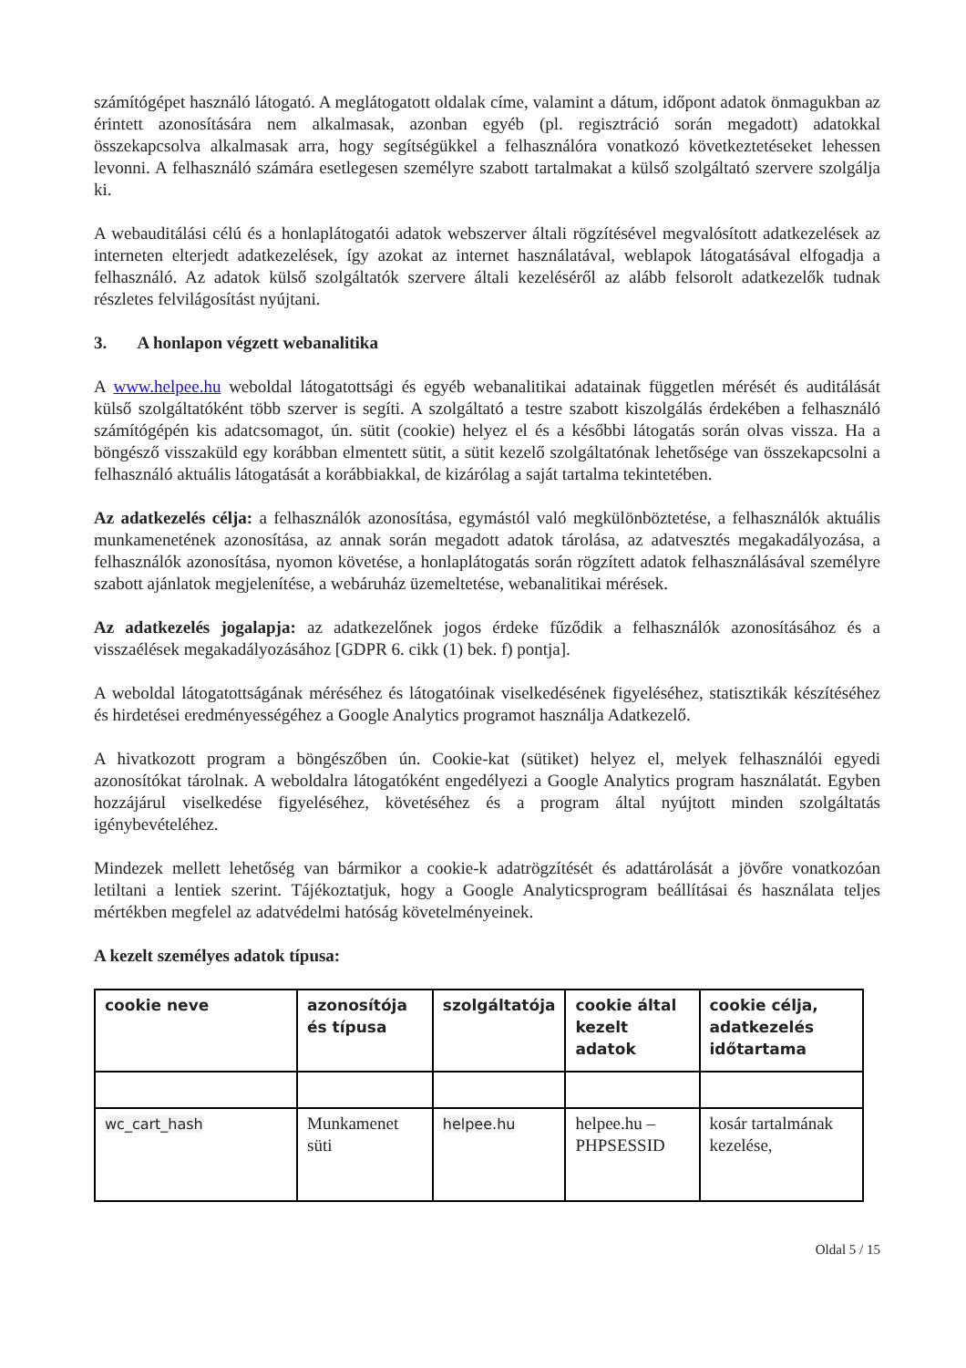számítógépet használó látogató. A meglátogatott oldalak címe, valamint a dátum, időpont adatok önmagukban az érintett azonosítására nem alkalmasak, azonban egyéb (pl. regisztráció során megadott) adatokkal összekapcsolva alkalmasak arra, hogy segítségükkel a felhasználóra vonatkozó következtetéseket lehessen levonni. A felhasználó számára esetlegesen személyre szabott tartalmakat a külső szolgáltató szervere szolgálja ki.
A webauditálási célú és a honlaplátogatói adatok webszerver általi rögzítésével megvalósított adatkezelések az interneten elterjedt adatkezelések, így azokat az internet használatával, weblapok látogatásával elfogadja a felhasználó. Az adatok külső szolgáltatók szervere általi kezeléséről az alább felsorolt adatkezelők tudnak részletes felvilágosítást nyújtani.
3. A honlapon végzett webanalitika
A www.helpee.hu weboldal látogatottsági és egyéb webanalitikai adatainak független mérését és auditálását külső szolgáltatóként több szerver is segíti. A szolgáltató a testre szabott kiszolgálás érdekében a felhasználó számítógépén kis adatcsomagot, ún. sütit (cookie) helyez el és a későbbi látogatás során olvas vissza. Ha a böngésző visszaküld egy korábban elmentett sütit, a sütit kezelő szolgáltatónak lehetősége van összekapcsolni a felhasználó aktuális látogatását a korábbiakkal, de kizárólag a saját tartalma tekintetében.
Az adatkezelés célja: a felhasználók azonosítása, egymástól való megkülönböztetése, a felhasználók aktuális munkamenetének azonosítása, az annak során megadott adatok tárolása, az adatvesztés megakadályozása, a felhasználók azonosítása, nyomon követése, a honlaplátogatás során rögzített adatok felhasználásával személyre szabott ajánlatok megjelenítése, a webáruház üzemeltetése, webanalitikai mérések.
Az adatkezelés jogalapja: az adatkezelőnek jogos érdeke fűződik a felhasználók azonosításához és a visszaélések megakadályozásához [GDPR 6. cikk (1) bek. f) pontja].
A weboldal látogatottságának méréséhez és látogatóinak viselkedésének figyeléséhez, statisztikák készítéséhez és hirdetései eredményességéhez a Google Analytics programot használja Adatkezelő.
A hivatkozott program a böngészőben ún. Cookie-kat (sütiket) helyez el, melyek felhasználói egyedi azonosítókat tárolnak. A weboldalra látogatóként engedélyezi a Google Analytics program használatát. Egyben hozzájárul viselkedése figyeléséhez, követéséhez és a program által nyújtott minden szolgáltatás igénybevételéhez.
Mindezek mellett lehetőség van bármikor a cookie-k adatrögzítését és adattárolását a jövőre vonatkozóan letiltani a lentiek szerint. Tájékoztatjuk, hogy a Google Analyticsprogram beállításai és használata teljes mértékben megfelel az adatvédelmi hatóság követelményeinek.
A kezelt személyes adatok típusa:
| cookie neve | azonosítója és típusa | szolgáltatója | cookie által kezelt adatok | cookie célja, adatkezelés időtartama |
| --- | --- | --- | --- | --- |
| wc_cart_hash | Munkamenet süti | helpee.hu | helpee.hu – PHPSESSID | kosár tartalmának kezelése, |
Oldal 5 / 15